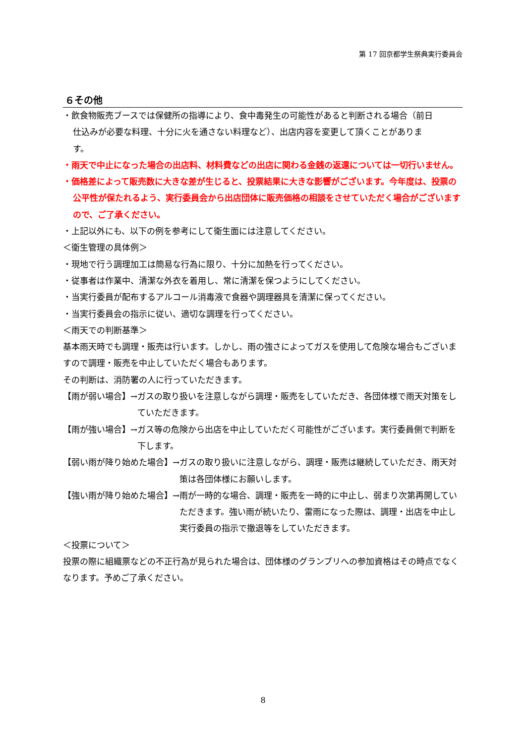第 17 回京都学生祭典実行委員会
６その他
・飲食物販売ブースでは保健所の指導により、食中毒発生の可能性があると判断される場合（前日仕込みが必要な料理、十分に火を通さない料理など）、出店内容を変更して頂くことがあります。
・雨天で中止になった場合の出店料、材料費などの出店に関わる金銭の返還については一切行いません。
・価格差によって販売数に大きな差が生じると、投票結果に大きな影響がございます。今年度は、投票の公平性が保たれるよう、実行委員会から出店団体に販売価格の相談をさせていただく場合がございますので、ご了承ください。
・上記以外にも、以下の例を参考にして衛生面には注意してください。
＜衛生管理の具体例＞
・現地で行う調理加工は簡易な行為に限り、十分に加熱を行ってください。
・従事者は作業中、清潔な外衣を着用し、常に清潔を保つようにしてください。
・当実行委員が配布するアルコール消毒液で食器や調理器具を清潔に保ってください。
・当実行委員会の指示に従い、適切な調理を行ってください。
＜雨天での判断基準＞
基本雨天時でも調理・販売は行います。しかし、雨の強さによってガスを使用して危険な場合もございますので調理・販売を中止していただく場合もあります。
その判断は、消防署の人に行っていただきます。
【雨が弱い場合】→ ガスの取り扱いを注意しながら調理・販売をしていただき、各団体様で雨天対策をしていただきます。
【雨が強い場合】→ ガス等の危険から出店を中止していただく可能性がございます。実行委員側で判断を下します。
【弱い雨が降り始めた場合】→ ガスの取り扱いに注意しながら、調理・販売は継続していただき、雨天対策は各団体様にお願いします。
【強い雨が降り始めた場合】→ 雨が一時的な場合、調理・販売を一時的に中止し、弱まり次第再開していただきます。強い雨が続いたり、雷雨になった際は、調理・出店を中止し実行委員の指示で撤退等をしていただきます。
＜投票について＞
投票の際に組織票などの不正行為が見られた場合は、団体様のグランプリへの参加資格はその時点でなくなります。予めご了承ください。
8